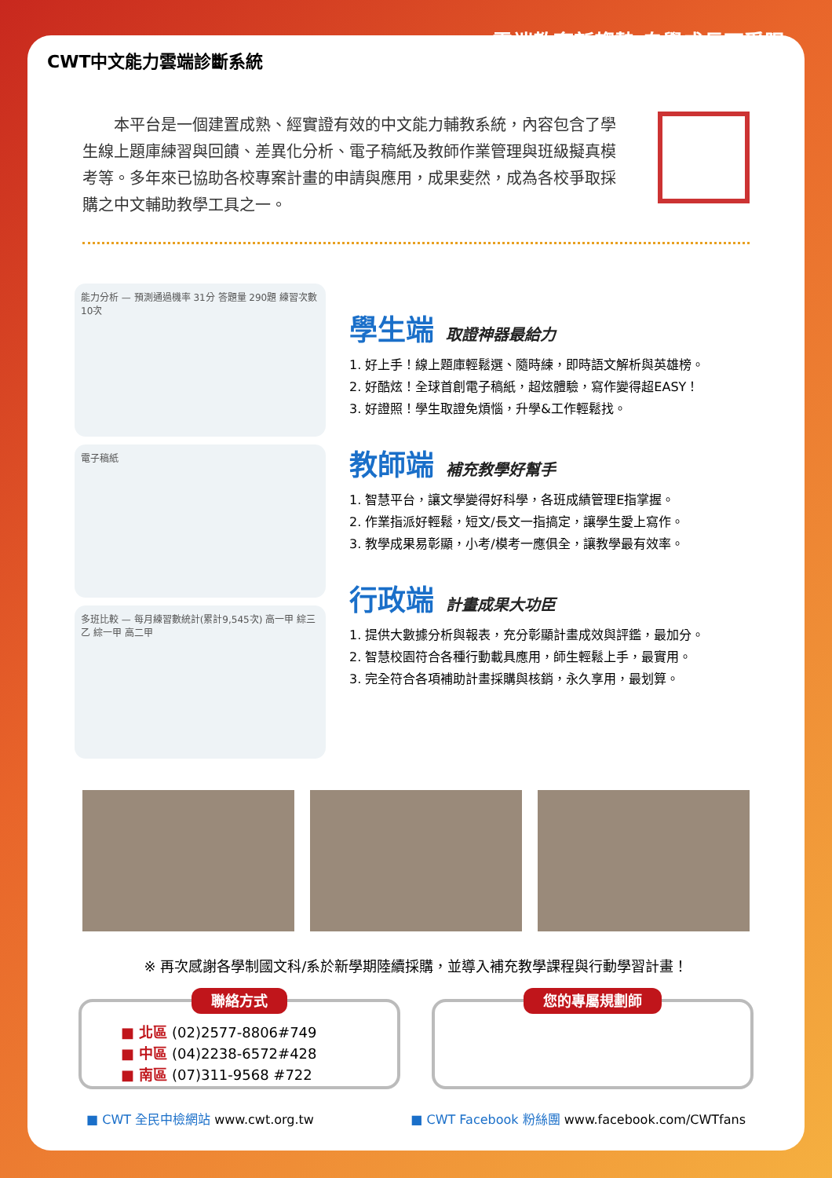CWT中文能力雲端診斷系統
• • • • • • • 雲端教育新趨勢 自學成長不受限
　　本平台是一個建置成熟、經實證有效的中文能力輔教系統，內容包含了學生線上題庫練習與回饋、差異化分析、電子稿紙及教師作業管理與班級擬真模考等。多年來已協助各校專案計畫的申請與應用，成果斐然，成為各校爭取採購之中文輔助教學工具之一。
能力分析 — 預測通過機率 31分 答題量 290題 練習次數 10次
電子稿紙
多班比較 — 每月練習數統計(累計9,545次) 高一甲 綜三乙 綜一甲 高二甲
學生端 取證神器最給力
1. 好上手！線上題庫輕鬆選、隨時練，即時語文解析與英雄榜。
2. 好酷炫！全球首創電子稿紙，超炫體驗，寫作變得超EASY！
3. 好證照！學生取證免煩惱，升學&工作輕鬆找。
教師端 補充教學好幫手
1. 智慧平台，讓文學變得好科學，各班成績管理E指掌握。
2. 作業指派好輕鬆，短文/長文一指搞定，讓學生愛上寫作。
3. 教學成果易彰顯，小考/模考一應俱全，讓教學最有效率。
行政端 計畫成果大功臣
1. 提供大數據分析與報表，充分彰顯計畫成效與評鑑，最加分。
2. 智慧校園符合各種行動載具應用，師生輕鬆上手，最實用。
3. 完全符合各項補助計畫採購與核銷，永久享用，最划算。
※ 再次感謝各學制國文科/系於新學期陸續採購，並導入補充教學課程與行動學習計畫！
聯絡方式
■ 北區 (02)2577-8806#749
■ 中區 (04)2238-6572#428
■ 南區 (07)311-9568 #722
您的專屬規劃師
■ CWT 全民中檢網站 www.cwt.org.tw
■ CWT Facebook 粉絲團 www.facebook.com/CWTfans